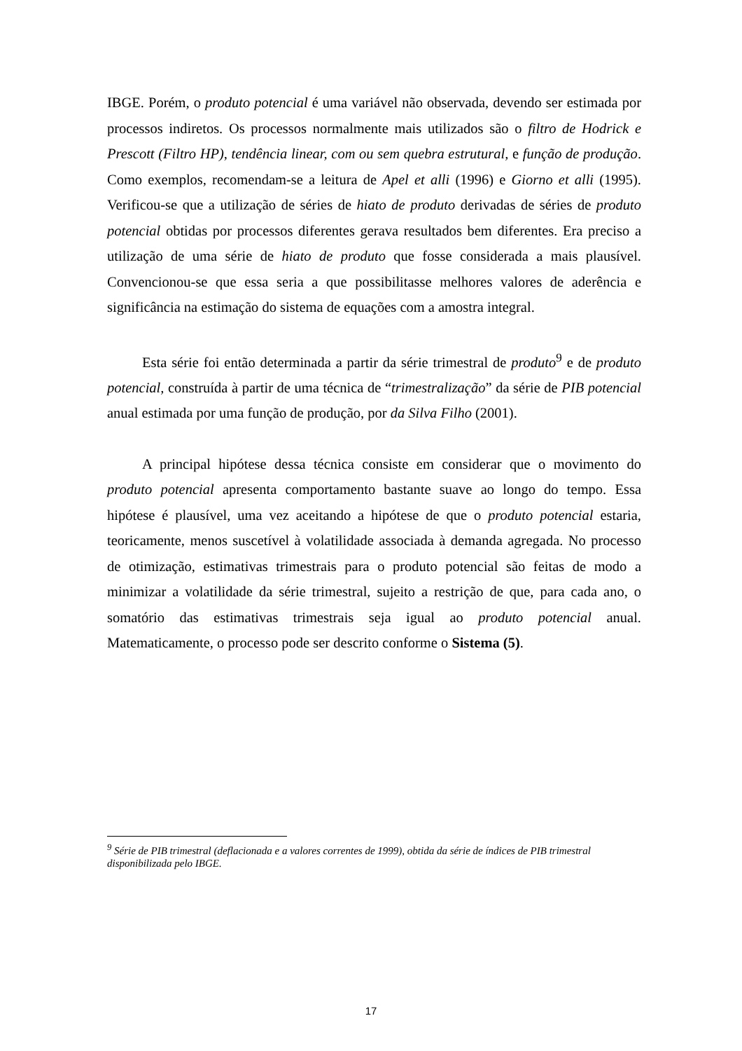IBGE. Porém, o produto potencial é uma variável não observada, devendo ser estimada por processos indiretos. Os processos normalmente mais utilizados são o filtro de Hodrick e Prescott (Filtro HP), tendência linear, com ou sem quebra estrutural, e função de produção. Como exemplos, recomendam-se a leitura de Apel et alli (1996) e Giorno et alli (1995). Verificou-se que a utilização de séries de hiato de produto derivadas de séries de produto potencial obtidas por processos diferentes gerava resultados bem diferentes. Era preciso a utilização de uma série de hiato de produto que fosse considerada a mais plausível. Convencionou-se que essa seria a que possibilitasse melhores valores de aderência e significância na estimação do sistema de equações com a amostra integral.
Esta série foi então determinada a partir da série trimestral de produto<sup>9</sup> e de produto potencial, construída à partir de uma técnica de “trimestralização” da série de PIB potencial anual estimada por uma função de produção, por da Silva Filho (2001).
A principal hipótese dessa técnica consiste em considerar que o movimento do produto potencial apresenta comportamento bastante suave ao longo do tempo. Essa hipótese é plausível, uma vez aceitando a hipótese de que o produto potencial estaria, teoricamente, menos suscetível à volatilidade associada à demanda agregada. No processo de otimização, estimativas trimestrais para o produto potencial são feitas de modo a minimizar a volatilidade da série trimestral, sujeito a restrição de que, para cada ano, o somatório das estimativas trimestrais seja igual ao produto potencial anual. Matematicamente, o processo pode ser descrito conforme o Sistema (5).
<sup>9</sup> Série de PIB trimestral (deflacionada e a valores correntes de 1999), obtida da série de índices de PIB trimestral disponibilizada pelo IBGE.
17